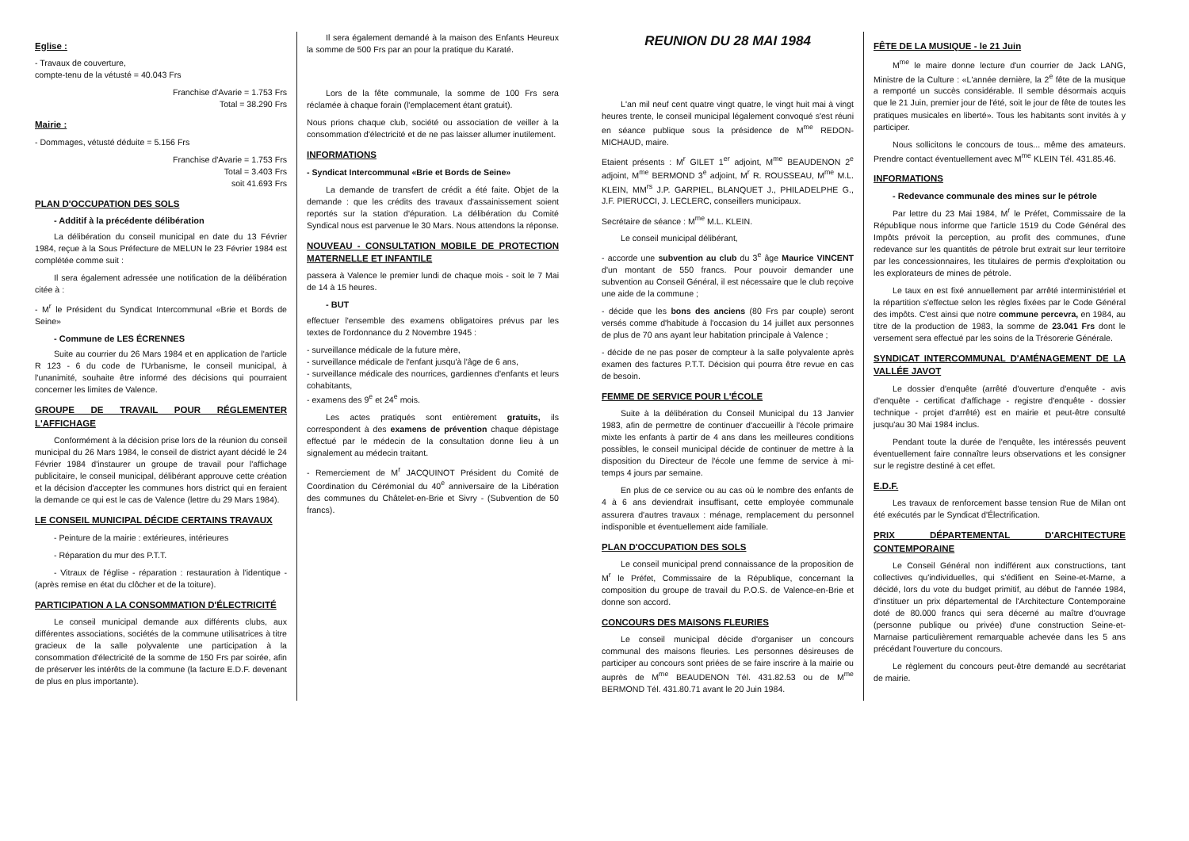Eglise :
- Travaux de couverture,
compte-tenu de la vétusté = 40.043 Frs
Franchise d'Avarie = 1.753 Frs
Total = 38.290 Frs
Mairie :
- Dommages, vétusté déduite = 5.156 Frs
Franchise d'Avarie = 1.753 Frs
Total = 3.403 Frs
soit 41.693 Frs
PLAN D'OCCUPATION DES SOLS
- Additif à la précédente délibération
La délibération du conseil municipal en date du 13 Février 1984, reçue à la Sous Préfecture de MELUN le 23 Février 1984 est complétée comme suit :
Il sera également adressée une notification de la délibération citée à :
- M<sup>r</sup> le Président du Syndicat Intercommunal «Brie et Bords de Seine»
- Commune de LES ÉCRENNES
Suite au courrier du 26 Mars 1984 et en application de l'article R 123 - 6 du code de l'Urbanisme, le conseil municipal, à l'unanimité, souhaite être informé des décisions qui pourraient concerner les limites de Valence.
GROUPE DE TRAVAIL POUR RÉGLEMENTER L'AFFICHAGE
Conformément à la décision prise lors de la réunion du conseil municipal du 26 Mars 1984, le conseil de district ayant décidé le 24 Février 1984 d'instaurer un groupe de travail pour l'affichage publicitaire, le conseil municipal, délibérant approuve cette création et la décision d'accepter les communes hors district qui en feraient la demande ce qui est le cas de Valence (lettre du 29 Mars 1984).
LE CONSEIL MUNICIPAL DÉCIDE CERTAINS TRAVAUX
- Peinture de la mairie : extérieures, intérieures
- Réparation du mur des P.T.T.
- Vitraux de l'église - réparation : restauration à l'identique - (après remise en état du clôcher et de la toiture).
PARTICIPATION A LA CONSOMMATION D'ÉLECTRICITÉ
Le conseil municipal demande aux différents clubs, aux différentes associations, sociétés de la commune utilisatrices à titre gracieux de la salle polyvalente une participation à la consommation d'électricité de la somme de 150 Frs par soirée, afin de préserver les intérêts de la commune (la facture E.D.F. devenant de plus en plus importante).
Il sera également demandé à la maison des Enfants Heureux la somme de 500 Frs par an pour la pratique du Karaté.
Lors de la fête communale, la somme de 100 Frs sera réclamée à chaque forain (l'emplacement étant gratuit).
Nous prions chaque club, société ou association de veiller à la consommation d'électricité et de ne pas laisser allumer inutilement.
INFORMATIONS
- Syndicat Intercommunal «Brie et Bords de Seine»
La demande de transfert de crédit a été faite. Objet de la demande : que les crédits des travaux d'assainissement soient reportés sur la station d'épuration. La délibération du Comité Syndical nous est parvenue le 30 Mars. Nous attendons la réponse.
NOUVEAU - CONSULTATION MOBILE DE PROTECTION MATERNELLE ET INFANTILE
passera à Valence le premier lundi de chaque mois - soit le 7 Mai de 14 à 15 heures.
- BUT
effectuer l'ensemble des examens obligatoires prévus par les textes de l'ordonnance du 2 Novembre 1945 :
- surveillance médicale de la future mère,
- surveillance médicale de l'enfant jusqu'à l'âge de 6 ans,
- surveillance médicale des nourrices, gardiennes d'enfants et leurs cohabitants,
- examens des 9<sup>e</sup> et 24<sup>e</sup> mois.
Les actes pratiqués sont entièrement gratuits, ils correspondent à des examens de prévention chaque dépistage effectué par le médecin de la consultation donne lieu à un signalement au médecin traitant.
- Remerciement de M<sup>r</sup> JACQUINOT Président du Comité de Coordination du Cérémonial du 40<sup>e</sup> anniversaire de la Libération des communes du Châtelet-en-Brie et Sivry - (Subvention de 50 francs).
REUNION DU 28 MAI 1984
L'an mil neuf cent quatre vingt quatre, le vingt huit mai à vingt heures trente, le conseil municipal légalement convoqué s'est réuni en séance publique sous la présidence de M<sup>me</sup> REDON-MICHAUD, maire.
Etaient présents : M<sup>r</sup> GILET 1<sup>er</sup> adjoint, M<sup>me</sup> BEAUDENON 2<sup>e</sup> adjoint, M<sup>me</sup> BERMOND 3<sup>e</sup> adjoint, M<sup>r</sup> R. ROUSSEAU, M<sup>me</sup> M.L. KLEIN, MM<sup>rs</sup> J.P. GARPIEL, BLANQUET J., PHILADELPHE G., J.F. PIERUCCI, J. LECLERC, conseillers municipaux.
Secrétaire de séance : M<sup>me</sup> M.L. KLEIN.
Le conseil municipal délibérant,
- accorde une subvention au club du 3<sup>e</sup> âge Maurice VINCENT d'un montant de 550 francs. Pour pouvoir demander une subvention au Conseil Général, il est nécessaire que le club reçoive une aide de la commune ;
- décide que les bons des anciens (80 Frs par couple) seront versés comme d'habitude à l'occasion du 14 juillet aux personnes de plus de 70 ans ayant leur habitation principale à Valence ;
- décide de ne pas poser de compteur à la salle polyvalente après examen des factures P.T.T. Décision qui pourra être revue en cas de besoin.
FEMME DE SERVICE POUR L'ÉCOLE
Suite à la délibération du Conseil Municipal du 13 Janvier 1983, afin de permettre de continuer d'accueillir à l'école primaire mixte les enfants à partir de 4 ans dans les meilleures conditions possibles, le conseil municipal décide de continuer de mettre à la disposition du Directeur de l'école une femme de service à mi-temps 4 jours par semaine.
En plus de ce service ou au cas où le nombre des enfants de 4 à 6 ans deviendrait insuffisant, cette employée communale assurera d'autres travaux : ménage, remplacement du personnel indisponible et éventuellement aide familiale.
PLAN D'OCCUPATION DES SOLS
Le conseil municipal prend connaissance de la proposition de M<sup>r</sup> le Préfet, Commissaire de la République, concernant la composition du groupe de travail du P.O.S. de Valence-en-Brie et donne son accord.
CONCOURS DES MAISONS FLEURIES
Le conseil municipal décide d'organiser un concours communal des maisons fleuries. Les personnes désireuses de participer au concours sont priées de se faire inscrire à la mairie ou auprès de M<sup>me</sup> BEAUDENON Tél. 431.82.53 ou de M<sup>me</sup> BERMOND Tél. 431.80.71 avant le 20 Juin 1984.
FÊTE DE LA MUSIQUE - le 21 Juin
M<sup>me</sup> le maire donne lecture d'un courrier de Jack LANG, Ministre de la Culture : «L'année dernière, la 2<sup>e</sup> fête de la musique a remporté un succès considérable. Il semble désormais acquis que le 21 Juin, premier jour de l'été, soit le jour de fête de toutes les pratiques musicales en liberté». Tous les habitants sont invités à y participer.
Nous sollicitons le concours de tous... même des amateurs. Prendre contact éventuellement avec M<sup>me</sup> KLEIN Tél. 431.85.46.
INFORMATIONS
- Redevance communale des mines sur le pétrole
Par lettre du 23 Mai 1984, M<sup>r</sup> le Préfet, Commissaire de la République nous informe que l'article 1519 du Code Général des Impôts prévoit la perception, au profit des communes, d'une redevance sur les quantités de pétrole brut extrait sur leur territoire par les concessionnaires, les titulaires de permis d'exploitation ou les explorateurs de mines de pétrole.
Le taux en est fixé annuellement par arrêté interministériel et la répartition s'effectue selon les règles fixées par le Code Général des impôts. C'est ainsi que notre commune percevra, en 1984, au titre de la production de 1983, la somme de 23.041 Frs dont le versement sera effectué par les soins de la Trésorerie Générale.
SYNDICAT INTERCOMMUNAL D'AMÉNAGEMENT DE LA VALLÉE JAVOT
Le dossier d'enquête (arrêté d'ouverture d'enquête - avis d'enquête - certificat d'affichage - registre d'enquête - dossier technique - projet d'arrêté) est en mairie et peut-être consulté jusqu'au 30 Mai 1984 inclus.
Pendant toute la durée de l'enquête, les intéressés peuvent éventuellement faire connaître leurs observations et les consigner sur le registre destiné à cet effet.
E.D.F.
Les travaux de renforcement basse tension Rue de Milan ont été exécutés par le Syndicat d'Électrification.
PRIX DÉPARTEMENTAL D'ARCHITECTURE CONTEMPORAINE
Le Conseil Général non indifférent aux constructions, tant collectives qu'individuelles, qui s'édifient en Seine-et-Marne, a décidé, lors du vote du budget primitif, au début de l'année 1984, d'instituer un prix départemental de l'Architecture Contemporaine doté de 80.000 francs qui sera décerné au maître d'ouvrage (personne publique ou privée) d'une construction Seine-et-Marnaise particulièrement remarquable achevée dans les 5 ans précédant l'ouverture du concours.
Le règlement du concours peut-être demandé au secrétariat de mairie.